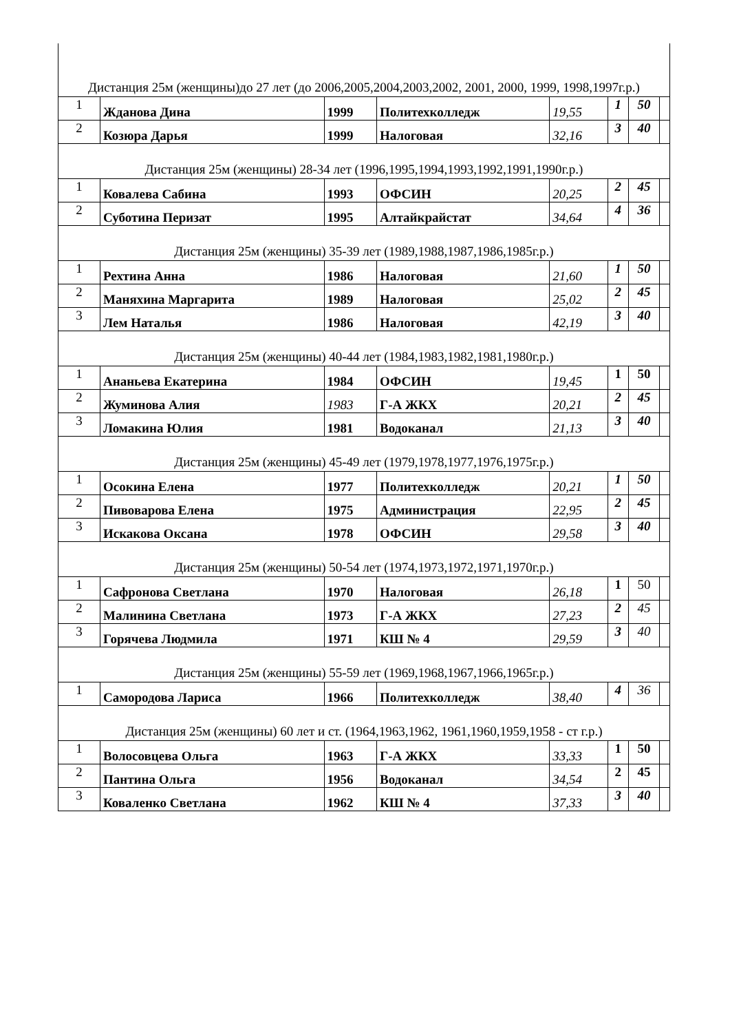| Дистанция 25м (женщины)до 27 лет (до 2006,2005,2004,2003,2002, 2001, 2000, 1999, 1998,1997г.р.) | | | | | | | |
| 1 | Жданова Дина | 1999 | Политехколледж | 19,55 | 1 | 50 | |
| 2 | Козюра Дарья | 1999 | Налоговая | 32,16 | 3 | 40 | |
| Дистанция 25м (женщины) 28-34 лет (1996,1995,1994,1993,1992,1991,1990г.р.) | | | | | | | |
| 1 | Ковалева Сабина | 1993 | ОФСИН | 20,25 | 2 | 45 | |
| 2 | Суботина Перизат | 1995 | Алтайкрайстат | 34,64 | 4 | 36 | |
| Дистанция 25м (женщины) 35-39 лет (1989,1988,1987,1986,1985г.р.) | | | | | | | |
| 1 | Рехтина Анна | 1986 | Налоговая | 21,60 | 1 | 50 | |
| 2 | Маняхина Маргарита | 1989 | Налоговая | 25,02 | 2 | 45 | |
| 3 | Лем Наталья | 1986 | Налоговая | 42,19 | 3 | 40 | |
| Дистанция 25м (женщины) 40-44 лет (1984,1983,1982,1981,1980г.р.) | | | | | | | |
| 1 | Ананьева Екатерина | 1984 | ОФСИН | 19,45 | 1 | 50 | |
| 2 | Жуминова Алия | 1983 | Г-А ЖКХ | 20,21 | 2 | 45 | |
| 3 | Ломакина Юлия | 1981 | Водоканал | 21,13 | 3 | 40 | |
| Дистанция 25м (женщины) 45-49 лет (1979,1978,1977,1976,1975г.р.) | | | | | | | |
| 1 | Осокина Елена | 1977 | Политехколледж | 20,21 | 1 | 50 | |
| 2 | Пивоварова Елена | 1975 | Администрация | 22,95 | 2 | 45 | |
| 3 | Искакова Оксана | 1978 | ОФСИН | 29,58 | 3 | 40 | |
| Дистанция 25м (женщины) 50-54 лет (1974,1973,1972,1971,1970г.р.) | | | | | | | |
| 1 | Сафронова Светлана | 1970 | Налоговая | 26,18 | 1 | 50 | |
| 2 | Малинина Светлана | 1973 | Г-А ЖКХ | 27,23 | 2 | 45 | |
| 3 | Горячева Людмила | 1971 | КШ № 4 | 29,59 | 3 | 40 | |
| Дистанция 25м (женщины) 55-59 лет (1969,1968,1967,1966,1965г.р.) | | | | | | | |
| 1 | Самородова Лариса | 1966 | Политехколледж | 38,40 | 4 | 36 | |
| Дистанция 25м (женщины) 60 лет и ст. (1964,1963,1962, 1961,1960,1959,1958 - ст г.р.) | | | | | | | |
| 1 | Волосовцева Ольга | 1963 | Г-А ЖКХ | 33,33 | 1 | 50 | |
| 2 | Пантина Ольга | 1956 | Водоканал | 34,54 | 2 | 45 | |
| 3 | Коваленко Светлана | 1962 | КШ № 4 | 37,33 | 3 | 40 | |